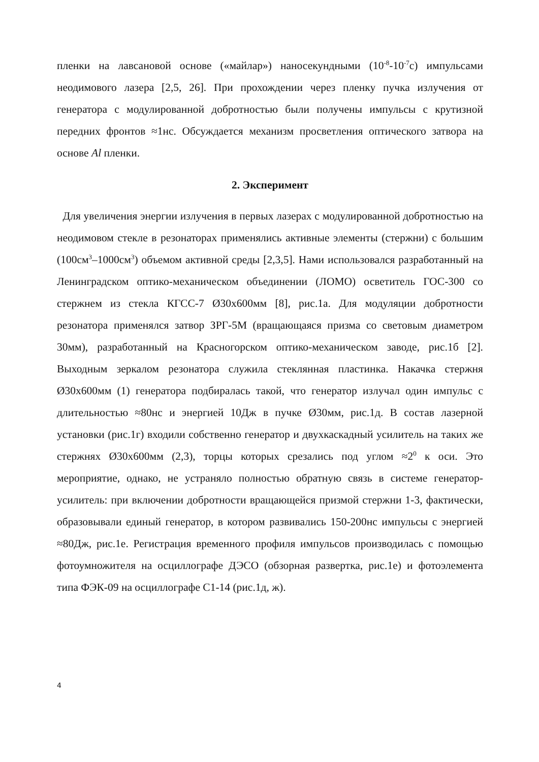пленки на лавсановой основе («майлар») наносекундными (10<sup>-8</sup>-10<sup>-7</sup>с) импульсами неодимового лазера [2,5, 26]. При прохождении через пленку пучка излучения от генератора с модулированной добротностью были получены импульсы с крутизной передних фронтов ≈1нс. Обсуждается механизм просветления оптического затвора на основе Al пленки.
2. Эксперимент
Для увеличения энергии излучения в первых лазерах с модулированной добротностью на неодимовом стекле в резонаторах применялись активные элементы (стержни) с большим (100см<sup>3</sup>–1000см<sup>3</sup>) объемом активной среды [2,3,5]. Нами использовался разработанный на Ленинградском оптико-механическом объединении (ЛОМО) осветитель ГОС-300 со стержнем из стекла КГСС-7 Ø30х600мм [8], рис.1а. Для модуляции добротности резонатора применялся затвор ЗРГ-5М (вращающаяся призма со световым диаметром 30мм), разработанный на Красногорском оптико-механическом заводе, рис.1б [2]. Выходным зеркалом резонатора служила стеклянная пластинка. Накачка стержня Ø30х600мм (1) генератора подбиралась такой, что генератор излучал один импульс с длительностью ≈80нс и энергией 10Дж в пучке Ø30мм, рис.1д. В состав лазерной установки (рис.1г) входили собственно генератор и двухкаскадный усилитель на таких же стержнях Ø30х600мм (2,3), торцы которых срезались под углом ≈2<sup>0</sup> к оси. Это мероприятие, однако, не устраняло полностью обратную связь в системе генератор-усилитель: при включении добротности вращающейся призмой стержни 1-3, фактически, образовывали единый генератор, в котором развивались 150-200нс импульсы с энергией ≈80Дж, рис.1е. Регистрация временного профиля импульсов производилась с помощью фотоумножителя на осциллографе ДЭСО (обзорная развертка, рис.1е) и фотоэлемента типа ФЭК-09 на осциллографе С1-14 (рис.1д, ж).
4